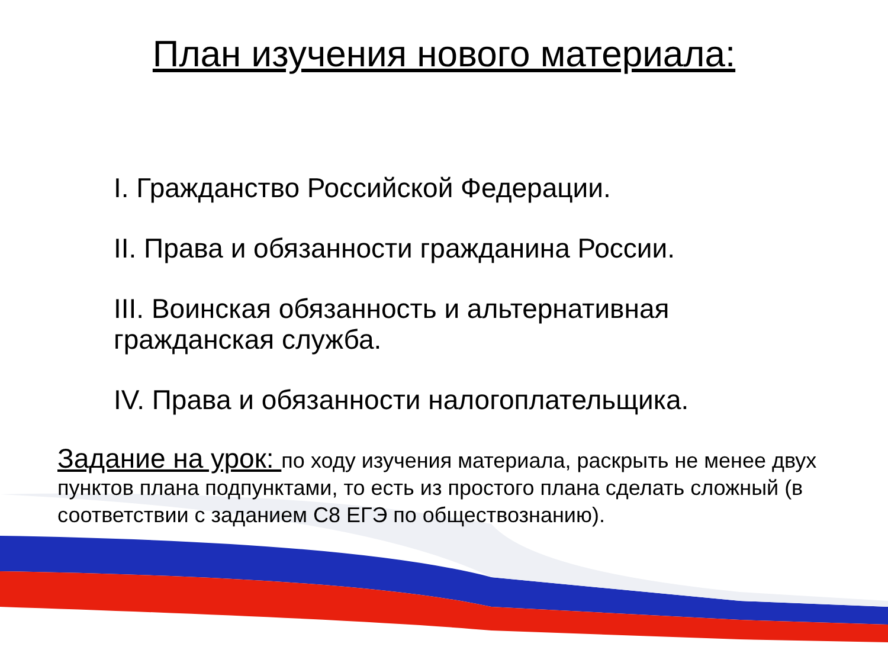План изучения нового материала:
I. Гражданство Российской Федерации.
II. Права и обязанности гражданина России.
III. Воинская обязанность и альтернативная гражданская служба.
IV. Права и обязанности налогоплательщика.
Задание на урок: по ходу изучения материала, раскрыть не менее двух пунктов плана подпунктами, то есть из простого плана сделать сложный (в соответствии с заданием С8 ЕГЭ по обществознанию).